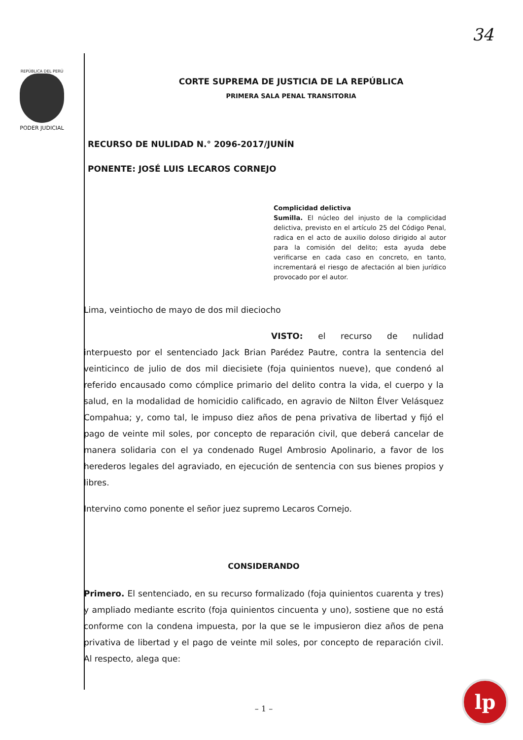34
REPÚBLICA DEL PERÚ
PODER JUDICIAL
CORTE SUPREMA DE JUSTICIA DE LA REPÚBLICA
PRIMERA SALA PENAL TRANSITORIA
RECURSO DE NULIDAD N.° 2096-2017/JUNÍN
PONENTE: JOSÉ LUIS LECAROS CORNEJO
Complicidad delictiva
Sumilla. El núcleo del injusto de la complicidad delictiva, previsto en el artículo 25 del Código Penal, radica en el acto de auxilio doloso dirigido al autor para la comisión del delito; esta ayuda debe verificarse en cada caso en concreto, en tanto, incrementará el riesgo de afectación al bien jurídico provocado por el autor.
Lima, veintiocho de mayo de dos mil dieciocho
VISTO: el recurso de nulidad interpuesto por el sentenciado Jack Brian Parédez Pautre, contra la sentencia del veinticinco de julio de dos mil diecisiete (foja quinientos nueve), que condenó al referido encausado como cómplice primario del delito contra la vida, el cuerpo y la salud, en la modalidad de homicidio calificado, en agravio de Nilton Élver Velásquez Compahua; y, como tal, le impuso diez años de pena privativa de libertad y fijó el pago de veinte mil soles, por concepto de reparación civil, que deberá cancelar de manera solidaria con el ya condenado Rugel Ambrosio Apolinario, a favor de los herederos legales del agraviado, en ejecución de sentencia con sus bienes propios y libres.
Intervino como ponente el señor juez supremo Lecaros Cornejo.
CONSIDERANDO
Primero. El sentenciado, en su recurso formalizado (foja quinientos cuarenta y tres) y ampliado mediante escrito (foja quinientos cincuenta y uno), sostiene que no está conforme con la condena impuesta, por la que se le impusieron diez años de pena privativa de libertad y el pago de veinte mil soles, por concepto de reparación civil. Al respecto, alega que:
– 1 –
lp